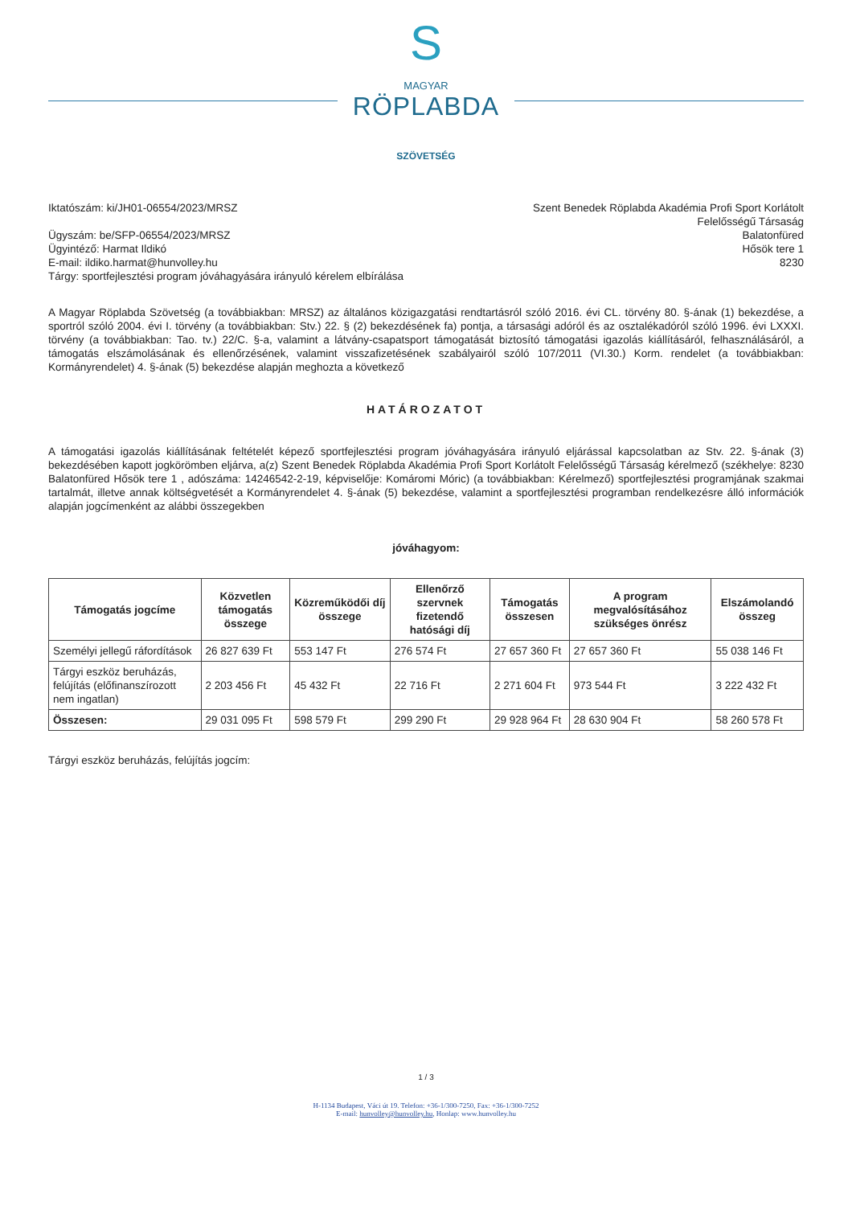S
MAGYAR
RÖPLABDA
SZÖVETSÉG
Iktatószám: ki/JH01-06554/2023/MRSZ
Ügyszám: be/SFP-06554/2023/MRSZ
Ügyintéző: Harmat Ildikó
E-mail: ildiko.harmat@hunvolley.hu
Tárgy: sportfejlesztési program jóváhagyására irányuló kérelem elbírálása
Szent Benedek Röplabda Akadémia Profi Sport Korlátolt
Felelősségű Társaság
Balatonfüred
Hősök tere 1
8230
A Magyar Röplabda Szövetség (a továbbiakban: MRSZ) az általános közigazgatási rendtartásról szóló 2016. évi CL. törvény 80. §-ának (1) bekezdése, a sportról szóló 2004. évi I. törvény (a továbbiakban: Stv.) 22. § (2) bekezdésének fa) pontja, a társasági adóról és az osztalékadóról szóló 1996. évi LXXXI. törvény (a továbbiakban: Tao. tv.) 22/C. §-a, valamint a látvány-csapatsport támogatását biztosító támogatási igazolás kiállításáról, felhasználásáról, a támogatás elszámolásának és ellenőrzésének, valamint visszafizetésének szabályairól szóló 107/2011 (VI.30.) Korm. rendelet (a továbbiakban: Kormányrendelet) 4. §-ának (5) bekezdése alapján meghozta a következő
HATÁROZATOT
A támogatási igazolás kiállításának feltételét képező sportfejlesztési program jóváhagyására irányuló eljárással kapcsolatban az Stv. 22. §-ának (3) bekezdésében kapott jogkörömben eljárva, a(z) Szent Benedek Röplabda Akadémia Profi Sport Korlátolt Felelősségű Társaság kérelmező (székhelye: 8230 Balatonfüred Hősök tere 1 , adószáma: 14246542-2-19, képviselője: Komáromi Móric) (a továbbiakban: Kérelmező) sportfejlesztési programjának szakmai tartalmát, illetve annak költségvetését a Kormányrendelet 4. §-ának (5) bekezdése, valamint a sportfejlesztési programban rendelkezésre álló információk alapján jogcímenként az alábbi összegekben
jóváhagyom:
| Támogatás jogcíme | Közvetlen támogatás összege | Közreműködői díj összege | Ellenőrző szervnek fizetendő hatósági díj | Támogatás összesen | A program megvalósításához szükséges önrész | Elszámolandó összeg |
| --- | --- | --- | --- | --- | --- | --- |
| Személyi jellegű ráfordítások | 26 827 639 Ft | 553 147 Ft | 276 574 Ft | 27 657 360 Ft | 27 657 360 Ft | 55 038 146 Ft |
| Tárgyi eszköz beruházás, felújítás (előfinanszírozott nem ingatlan) | 2 203 456 Ft | 45 432 Ft | 22 716 Ft | 2 271 604 Ft | 973 544 Ft | 3 222 432 Ft |
| Összesen: | 29 031 095 Ft | 598 579 Ft | 299 290 Ft | 29 928 964 Ft | 28 630 904 Ft | 58 260 578 Ft |
Tárgyi eszköz beruházás, felújítás jogcím:
1 / 3
H-1134 Budapest, Váci út 19. Telefon: +36-1/300-7250, Fax: +36-1/300-7252
E-mail: hunvolley@hunvolley.hu, Honlap: www.hunvolley.hu